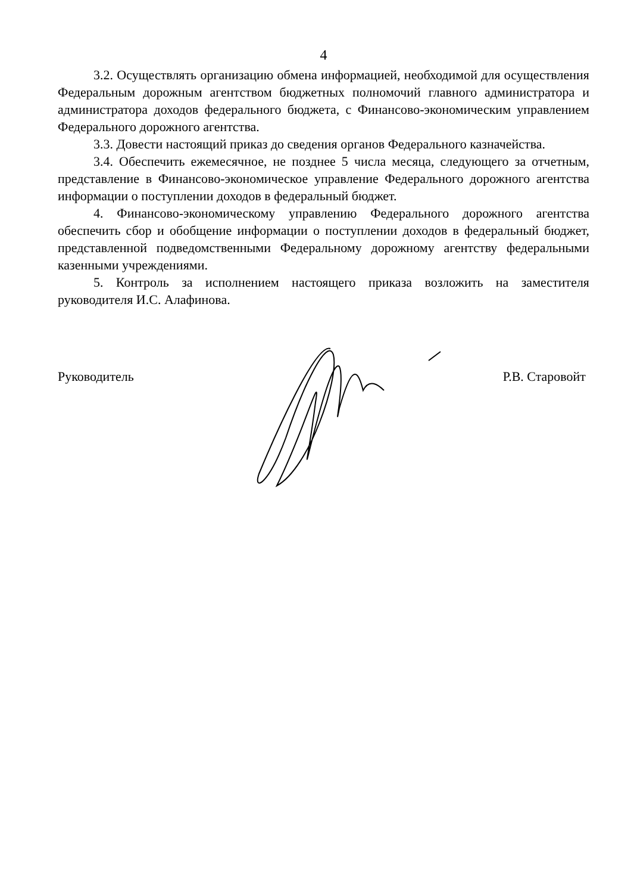4
3.2. Осуществлять организацию обмена информацией, необходимой для осуществления Федеральным дорожным агентством бюджетных полномочий главного администратора и администратора доходов федерального бюджета, с Финансово-экономическим управлением Федерального дорожного агентства.
3.3. Довести настоящий приказ до сведения органов Федерального казначейства.
3.4. Обеспечить ежемесячное, не позднее 5 числа месяца, следующего за отчетным, представление в Финансово-экономическое управление Федерального дорожного агентства информации о поступлении доходов в федеральный бюджет.
4. Финансово-экономическому управлению Федерального дорожного агентства обеспечить сбор и обобщение информации о поступлении доходов в федеральный бюджет, представленной подведомственными Федеральному дорожному агентству федеральными казенными учреждениями.
5. Контроль за исполнением настоящего приказа возложить на заместителя руководителя И.С. Алафинова.
Руководитель Р.В. Старовойт